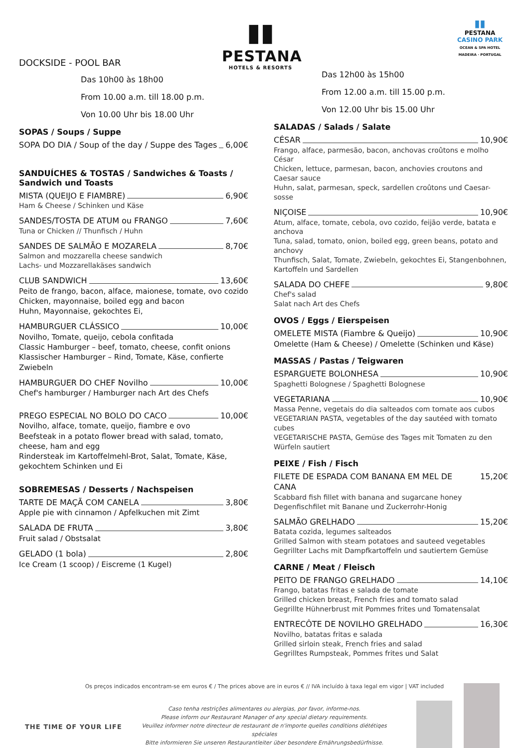▮▮
PESTANA
HOTELS & RESORTS
▮▮
PESTANA
CASINO PARK
OCEAN & SPA HOTEL
MADEIRA · PORTUGAL
DOCKSIDE - POOL BAR
Das 10h00 às 18h00
From 10.00 a.m. till 18.00 p.m.
Von 10.00 Uhr bis 18.00 Uhr
SOPAS / Soups / Suppe
SOPA DO DIA / Soup of the day / Suppe des Tages 6,00€
SANDUÍCHES & TOSTAS / Sandwiches & Toasts /
Sandwich und Toasts
MISTA (QUEIJO E FIAMBRE) 6,90€
Ham & Cheese / Schinken und Käse
SANDES/TOSTA DE ATUM ou FRANGO 7,60€
Tuna or Chicken // Thunfisch / Huhn
SANDES DE SALMÃO E MOZARELA 8,70€
Salmon and mozzarella cheese sandwich
Lachs- und Mozzarellakäses sandwich
CLUB SANDWICH 13,60€
Peito de frango, bacon, alface, maionese, tomate, ovo cozido
Chicken, mayonnaise, boiled egg and bacon
Huhn, Mayonnaise, gekochtes Ei,
HAMBURGUER CLÁSSICO 10,00€
Novilho, Tomate, queijo, cebola confitada
Classic Hamburger – beef, tomato, cheese, confit onions
Klassischer Hamburger – Rind, Tomate, Käse, confierte Zwiebeln
HAMBURGUER DO CHEF Novilho 10,00€
Chef's hamburger / Hamburger nach Art des Chefs
PREGO ESPECIAL NO BOLO DO CACO 10,00€
Novilho, alface, tomate, queijo, fiambre e ovo
Beefsteak in a potato flower bread with salad, tomato, cheese, ham and egg
Rindersteak im Kartoffelmehl-Brot, Salat, Tomate, Käse, gekochtem Schinken und Ei
SOBREMESAS / Desserts / Nachspeisen
TARTE DE MAÇÃ COM CANELA 3,80€
Apple pie with cinnamon / Apfelkuchen mit Zimt
SALADA DE FRUTA 3,80€
Fruit salad / Obstsalat
GELADO (1 bola) 2,80€
Ice Cream (1 scoop) / Eiscreme (1 Kugel)
Das 12h00 às 15h00
From 12.00 a.m. till 15.00 p.m.
Von 12.00 Uhr bis 15.00 Uhr
SALADAS / Salads / Salate
CÉSAR 10,90€
Frango, alface, parmesão, bacon, anchovas croûtons e molho César
Chicken, lettuce, parmesan, bacon, anchovies croutons and Caesar sauce
Huhn, salat, parmesan, speck, sardellen croûtons und Caesar-sosse
NIÇOISE 10,90€
Atum, alface, tomate, cebola, ovo cozido, feijão verde, batata e anchova
Tuna, salad, tomato, onion, boiled egg, green beans, potato and anchovy
Thunfisch, Salat, Tomate, Zwiebeln, gekochtes Ei, Stangenbohnen, Kartoffeln und Sardellen
SALADA DO CHEFE 9,80€
Chef's salad
Salat nach Art des Chefs
OVOS / Eggs / Eierspeisen
OMELETE MISTA (Fiambre & Queijo) 10,90€
Omelette (Ham & Cheese) / Omelette (Schinken und Käse)
MASSAS / Pastas / Teigwaren
ESPARGUETE BOLONHESA 10,90€
Spaghetti Bolognese / Spaghetti Bolognese
VEGETARIANA 10,90€
Massa Penne, vegetais do dia salteados com tomate aos cubos
VEGETARIAN PASTA, vegetables of the day sautéed with tomato cubes
VEGETARISCHE PASTA, Gemüse des Tages mit Tomaten zu den Würfeln sautiert
PEIXE / Fish / Fisch
FILETE DE ESPADA COM BANANA EM MEL DE CANA 15,20€
Scabbard fish fillet with banana and sugarcane honey
Degenfischfilet mit Banane und Zuckerrohr-Honig
SALMÃO GRELHADO 15,20€
Batata cozida, legumes salteados
Grilled Salmon with steam potatoes and sauteed vegetables
Gegrillter Lachs mit Dampfkartoffeln und sautiertem Gemüse
CARNE / Meat / Fleisch
PEITO DE FRANGO GRELHADO 14,10€
Frango, batatas fritas e salada de tomate
Grilled chicken breast, French fries and tomato salad
Gegrillte Hühnerbrust mit Pommes frites und Tomatensalat
ENTRECÔTE DE NOVILHO GRELHADO 16,30€
Novilho, batatas fritas e salada
Grilled sirloin steak, French fries and salad
Gegrilltes Rumpsteak, Pommes frites und Salat
Os preços indicados encontram-se em euros € / The prices above are in euros € // IVA incluído à taxa legal em vigor | VAT included
THE TIME OF YOUR LIFE
Caso tenha restrições alimentares ou alergias, por favor, informe-nos.
Please inform our Restaurant Manager of any special dietary requirements.
Veuillez informer notre directeur de restaurant de n'importe quelles conditions diététiqes spéciales
Bitte informieren Sie unseren Restaurantleiter über besondere Ernährungsbedürfnisse.